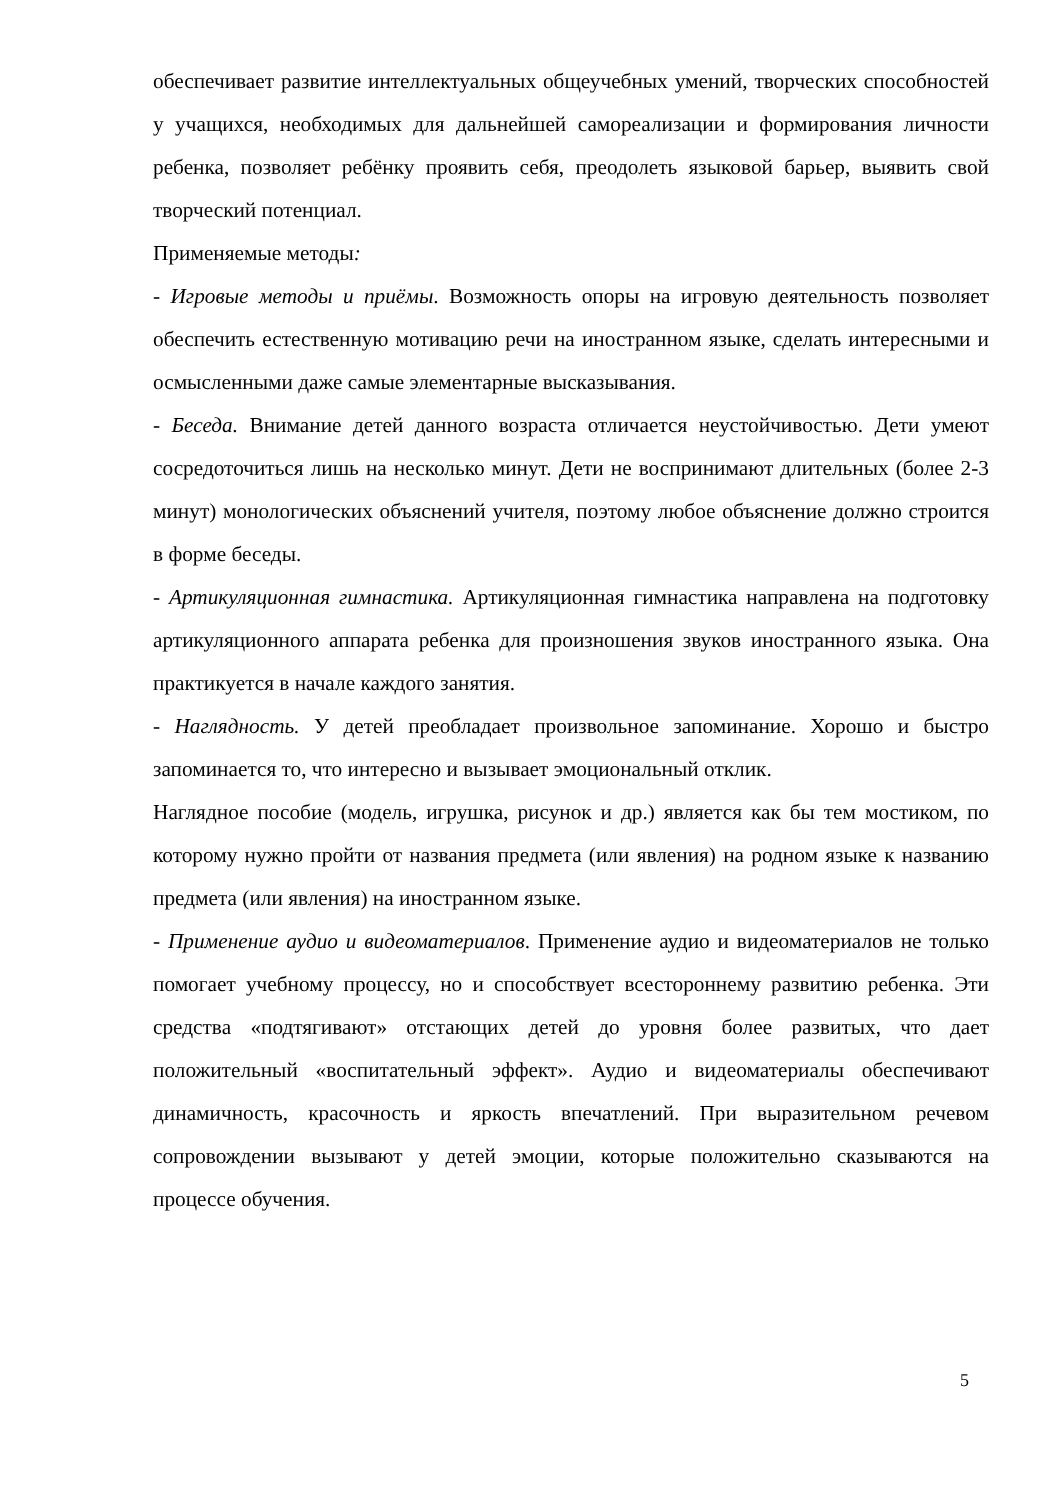обеспечивает развитие интеллектуальных общеучебных умений, творческих способностей у учащихся, необходимых для дальнейшей самореализации и формирования личности ребенка, позволяет ребёнку проявить себя, преодолеть языковой барьер, выявить свой творческий потенциал.
Применяемые методы:
- Игровые методы и приёмы. Возможность опоры на игровую деятельность позволяет обеспечить естественную мотивацию речи на иностранном языке, сделать интересными и осмысленными даже самые элементарные высказывания.
- Беседа. Внимание детей данного возраста отличается неустойчивостью. Дети умеют сосредоточиться лишь на несколько минут. Дети не воспринимают длительных (более 2-3 минут) монологических объяснений учителя, поэтому любое объяснение должно строится в форме беседы.
- Артикуляционная гимнастика. Артикуляционная гимнастика направлена на подготовку артикуляционного аппарата ребенка для произношения звуков иностранного языка. Она практикуется в начале каждого занятия.
- Наглядность. У детей преобладает произвольное запоминание. Хорошо и быстро запоминается то, что интересно и вызывает эмоциональный отклик.
Наглядное пособие (модель, игрушка, рисунок и др.) является как бы тем мостиком, по которому нужно пройти от названия предмета (или явления) на родном языке к названию предмета (или явления) на иностранном языке.
- Применение аудио и видеоматериалов. Применение аудио и видеоматериалов не только помогает учебному процессу, но и способствует всестороннему развитию ребенка. Эти средства «подтягивают» отстающих детей до уровня более развитых, что дает положительный «воспитательный эффект». Аудио и видеоматериалы обеспечивают динамичность, красочность и яркость впечатлений. При выразительном речевом сопровождении вызывают у детей эмоции, которые положительно сказываются на процессе обучения.
5